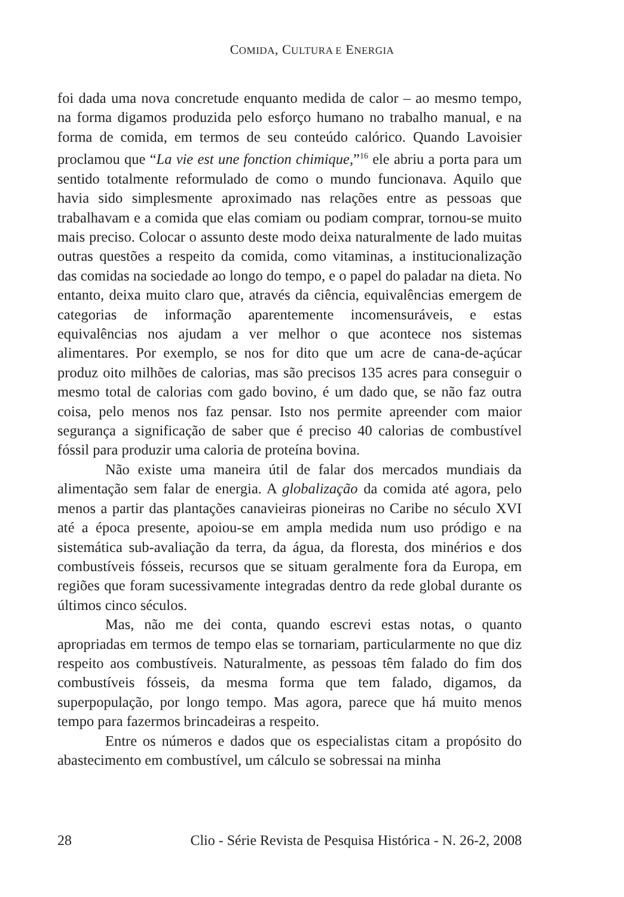COMIDA, CULTURA E ENERGIA
foi dada uma nova concretude enquanto medida de calor – ao mesmo tempo, na forma digamos produzida pelo esforço humano no trabalho manual, e na forma de comida, em termos de seu conteúdo calórico. Quando Lavoisier proclamou que “La vie est une fonction chimique,”<sup>16</sup> ele abriu a porta para um sentido totalmente reformulado de como o mundo funcionava. Aquilo que havia sido simplesmente aproximado nas relações entre as pessoas que trabalhavam e a comida que elas comiam ou podiam comprar, tornou-se muito mais preciso. Colocar o assunto deste modo deixa naturalmente de lado muitas outras questões a respeito da comida, como vitaminas, a institucionalização das comidas na sociedade ao longo do tempo, e o papel do paladar na dieta. No entanto, deixa muito claro que, através da ciência, equivalências emergem de categorias de informação aparentemente incomensuráveis, e estas equivalências nos ajudam a ver melhor o que acontece nos sistemas alimentares. Por exemplo, se nos for dito que um acre de cana-de-açúcar produz oito milhões de calorias, mas são precisos 135 acres para conseguir o mesmo total de calorias com gado bovino, é um dado que, se não faz outra coisa, pelo menos nos faz pensar. Isto nos permite apreender com maior segurança a significação de saber que é preciso 40 calorias de combustível fóssil para produzir uma caloria de proteína bovina.
Não existe uma maneira útil de falar dos mercados mundiais da alimentação sem falar de energia. A globalização da comida até agora, pelo menos a partir das plantações canavieiras pioneiras no Caribe no século XVI até a época presente, apoiou-se em ampla medida num uso pródigo e na sistemática sub-avaliação da terra, da água, da floresta, dos minérios e dos combustíveis fósseis, recursos que se situam geralmente fora da Europa, em regiões que foram sucessivamente integradas dentro da rede global durante os últimos cinco séculos.
Mas, não me dei conta, quando escrevi estas notas, o quanto apropriadas em termos de tempo elas se tornariam, particularmente no que diz respeito aos combustíveis. Naturalmente, as pessoas têm falado do fim dos combustíveis fósseis, da mesma forma que tem falado, digamos, da superpopulação, por longo tempo. Mas agora, parece que há muito menos tempo para fazermos brincadeiras a respeito.
Entre os números e dados que os especialistas citam a propósito do abastecimento em combustível, um cálculo se sobressai na minha
28 Clio - Série Revista de Pesquisa Histórica - N. 26-2, 2008